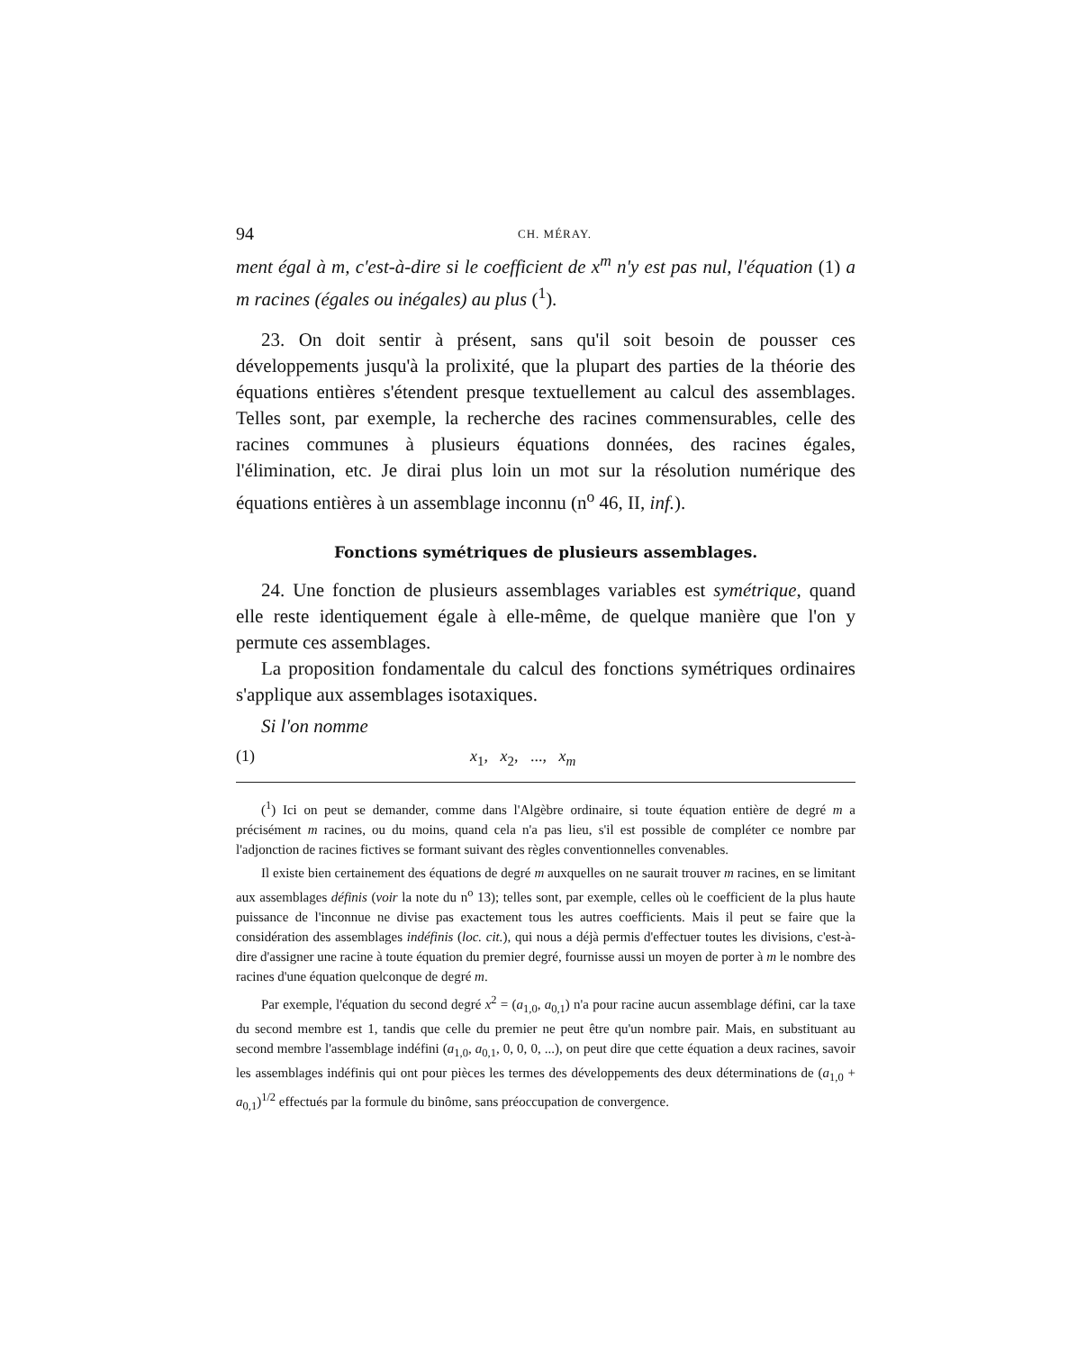94 CH. MÉRAY.
ment égal à m, c'est-à-dire si le coefficient de x<sup>m</sup> n'y est pas nul, l'équation (1) a m racines (égales ou inégales) au plus (<sup>1</sup>).
23. On doit sentir à présent, sans qu'il soit besoin de pousser ces développements jusqu'à la prolixité, que la plupart des parties de la théorie des équations entières s'étendent presque textuellement au calcul des assemblages. Telles sont, par exemple, la recherche des racines commensurables, celle des racines communes à plusieurs équations données, des racines égales, l'élimination, etc. Je dirai plus loin un mot sur la résolution numérique des équations entières à un assemblage inconnu (n<sup>o</sup> 46, II, inf.).
Fonctions symétriques de plusieurs assemblages.
24. Une fonction de plusieurs assemblages variables est symétrique, quand elle reste identiquement égale à elle-même, de quelque manière que l'on y permute ces assemblages.
La proposition fondamentale du calcul des fonctions symétriques ordinaires s'applique aux assemblages isotaxiques.
Si l'on nomme
(1) x<sub>1</sub>, x<sub>2</sub>, ..., x<sub>m</sub>
(<sup>1</sup>) Ici on peut se demander, comme dans l'Algèbre ordinaire, si toute équation entière de degré m a précisément m racines, ou du moins, quand cela n'a pas lieu, s'il est possible de compléter ce nombre par l'adjonction de racines fictives se formant suivant des règles conventionnelles convenables.
Il existe bien certainement des équations de degré m auxquelles on ne saurait trouver m racines, en se limitant aux assemblages définis (voir la note du n<sup>o</sup> 13); telles sont, par exemple, celles où le coefficient de la plus haute puissance de l'inconnue ne divise pas exactement tous les autres coefficients. Mais il peut se faire que la considération des assemblages indéfinis (loc. cit.), qui nous a déjà permis d'effectuer toutes les divisions, c'est-à-dire d'assigner une racine à toute équation du premier degré, fournisse aussi un moyen de porter à m le nombre des racines d'une équation quelconque de degré m.
Par exemple, l'équation du second degré x<sup>2</sup> = (a<sub>1,0</sub>, a<sub>0,1</sub>) n'a pour racine aucun assemblage défini, car la taxe du second membre est 1, tandis que celle du premier ne peut être qu'un nombre pair. Mais, en substituant au second membre l'assemblage indéfini (a<sub>1,0</sub>, a<sub>0,1</sub>, 0, 0, 0, ...), on peut dire que cette équation a deux racines, savoir les assemblages indéfinis qui ont pour pièces les termes des développements des deux déterminations de (a<sub>1,0</sub> + a<sub>0,1</sub>)<sup>1/2</sup> effectués par la formule du binôme, sans préoccupation de convergence.